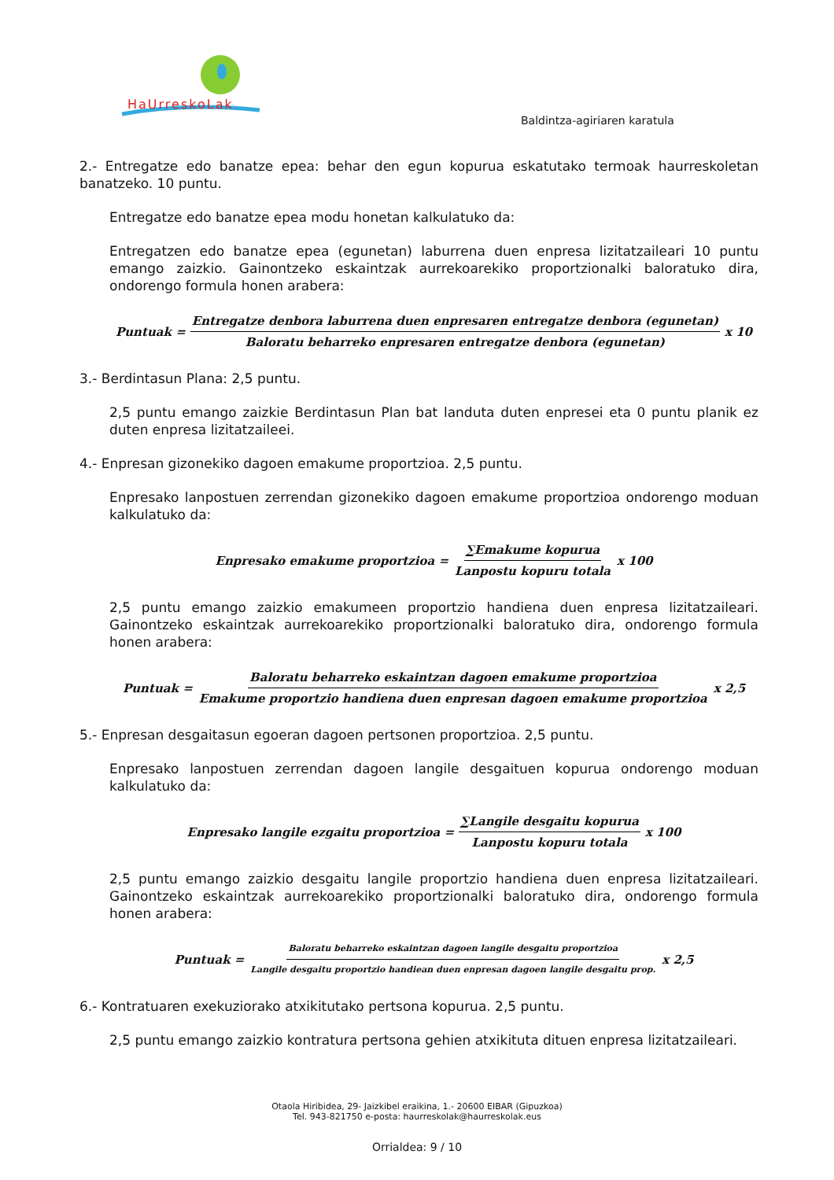HaUrreskoLak
Baldintza-agiriaren karatula
2.- Entregatze edo banatze epea: behar den egun kopurua eskatutako termoak haurreskoletan banatzeko. 10 puntu.
Entregatze edo banatze epea modu honetan kalkulatuko da:
Entregatzen edo banatze epea (egunetan) laburrena duen enpresa lizitatzaileari 10 puntu emango zaizkio. Gainontzeko eskaintzak aurrekoarekiko proportzionalki baloratuko dira, ondorengo formula honen arabera:
Puntuak = Entregatze denbora laburrena duen enpresaren entregatze denbora (egunetan) Baloratu beharreko enpresaren entregatze denbora (egunetan) x 10
3.- Berdintasun Plana: 2,5 puntu.
2,5 puntu emango zaizkie Berdintasun Plan bat landuta duten enpresei eta 0 puntu planik ez duten enpresa lizitatzaileei.
4.- Enpresan gizonekiko dagoen emakume proportzioa. 2,5 puntu.
Enpresako lanpostuen zerrendan gizonekiko dagoen emakume proportzioa ondorengo moduan kalkulatuko da:
Enpresako emakume proportzioa = ∑Emakume kopurua Lanpostu kopuru totala x 100
2,5 puntu emango zaizkio emakumeen proportzio handiena duen enpresa lizitatzaileari. Gainontzeko eskaintzak aurrekoarekiko proportzionalki baloratuko dira, ondorengo formula honen arabera:
Puntuak = Baloratu beharreko eskaintzan dagoen emakume proportzioa Emakume proportzio handiena duen enpresan dagoen emakume proportzioa x 2,5
5.- Enpresan desgaitasun egoeran dagoen pertsonen proportzioa. 2,5 puntu.
Enpresako lanpostuen zerrendan dagoen langile desgaituen kopurua ondorengo moduan kalkulatuko da:
Enpresako langile ezgaitu proportzioa = ∑Langile desgaitu kopurua Lanpostu kopuru totala x 100
2,5 puntu emango zaizkio desgaitu langile proportzio handiena duen enpresa lizitatzaileari. Gainontzeko eskaintzak aurrekoarekiko proportzionalki baloratuko dira, ondorengo formula honen arabera:
Puntuak = Baloratu beharreko eskaintzan dagoen langile desgaitu proportzioa Langile desgaitu proportzio handiean duen enpresan dagoen langile desgaitu prop. x 2,5
6.- Kontratuaren exekuziorako atxikitutako pertsona kopurua. 2,5 puntu.
2,5 puntu emango zaizkio kontratura pertsona gehien atxikituta dituen enpresa lizitatzaileari.
Otaola Hiribidea, 29- Jaizkibel eraikina, 1.- 20600 EIBAR (Gipuzkoa)
Tel. 943-821750 e-posta: haurreskolak@haurreskolak.eus
Orrialdea: 9 / 10